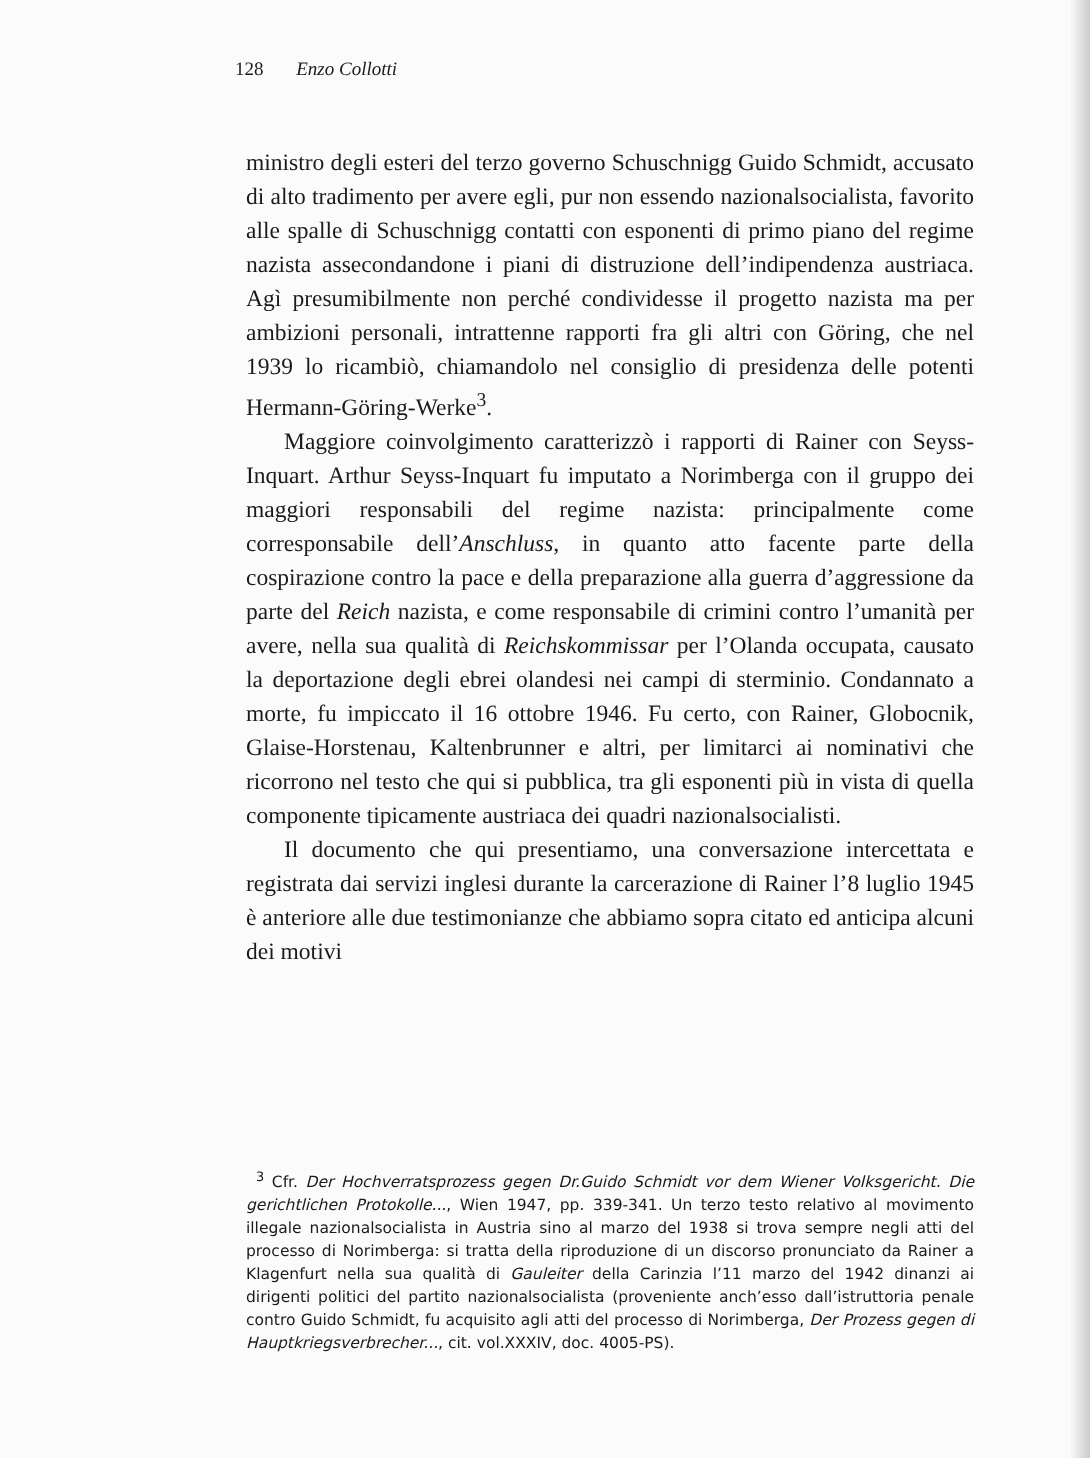128 Enzo Collotti
ministro degli esteri del terzo governo Schuschnigg Guido Schmidt, accusato di alto tradimento per avere egli, pur non essendo nazionalsocialista, favorito alle spalle di Schuschnigg contatti con esponenti di primo piano del regime nazista assecondandone i piani di distruzione dell’indipendenza austriaca. Agì presumibilmente non perché condividesse il progetto nazista ma per ambizioni personali, intrattenne rapporti fra gli altri con Göring, che nel 1939 lo ricambiò, chiamandolo nel consiglio di presidenza delle potenti Hermann-Göring-Werke<sup>3</sup>.
Maggiore coinvolgimento caratterizzò i rapporti di Rainer con Seyss-Inquart. Arthur Seyss-Inquart fu imputato a Norimberga con il gruppo dei maggiori responsabili del regime nazista: principalmente come corresponsabile dell’Anschluss, in quanto atto facente parte della cospirazione contro la pace e della preparazione alla guerra d’aggressione da parte del Reich nazista, e come responsabile di crimini contro l’umanità per avere, nella sua qualità di Reichskommissar per l’Olanda occupata, causato la deportazione degli ebrei olandesi nei campi di sterminio. Condannato a morte, fu impiccato il 16 ottobre 1946. Fu certo, con Rainer, Globocnik, Glaise-Horstenau, Kaltenbrunner e altri, per limitarci ai nominativi che ricorrono nel testo che qui si pubblica, tra gli esponenti più in vista di quella componente tipicamente austriaca dei quadri nazionalsocialisti.
Il documento che qui presentiamo, una conversazione intercettata e registrata dai servizi inglesi durante la carcerazione di Rainer l’8 luglio 1945 è anteriore alle due testimonianze che abbiamo sopra citato ed anticipa alcuni dei motivi
<sup>3</sup> Cfr. Der Hochverratsprozess gegen Dr.Guido Schmidt vor dem Wiener Volksgericht. Die gerichtlichen Protokolle..., Wien 1947, pp. 339-341. Un terzo testo relativo al movimento illegale nazionalsocialista in Austria sino al marzo del 1938 si trova sempre negli atti del processo di Norimberga: si tratta della riproduzione di un discorso pronunciato da Rainer a Klagenfurt nella sua qualità di Gauleiter della Carinzia l’11 marzo del 1942 dinanzi ai dirigenti politici del partito nazionalsocialista (proveniente anch’esso dall’istruttoria penale contro Guido Schmidt, fu acquisito agli atti del processo di Norimberga, Der Prozess gegen di Hauptkriegsverbrecher..., cit. vol.XXXIV, doc. 4005-PS).